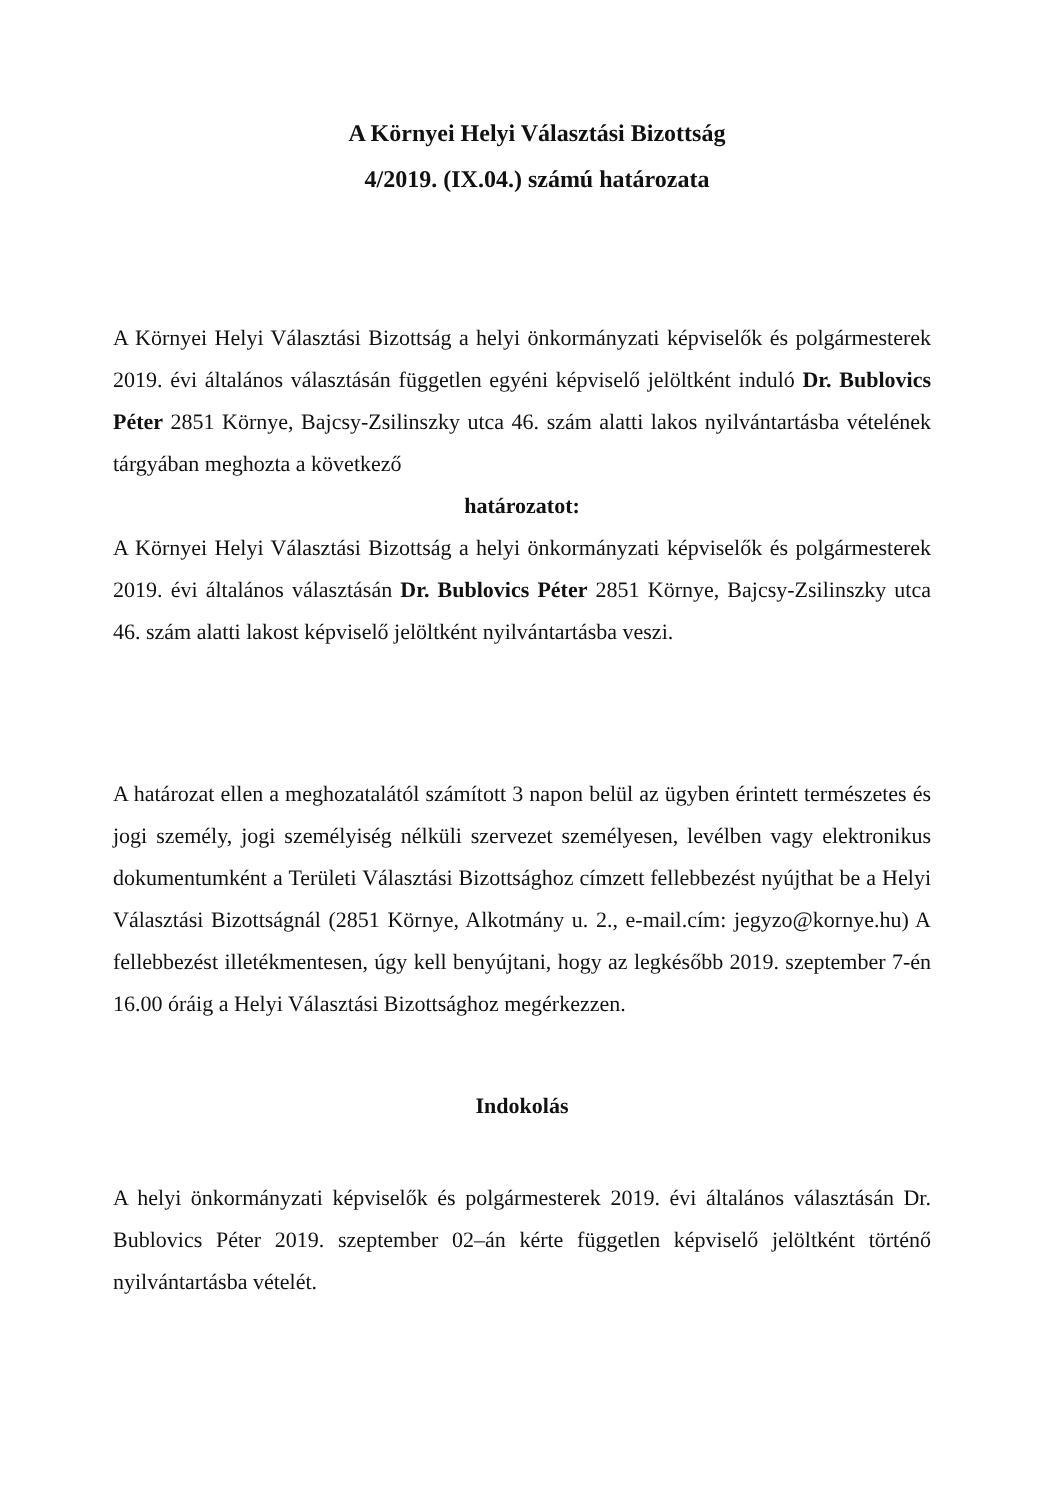A Környei Helyi Választási Bizottság
4/2019. (IX.04.) számú határozata
A Környei Helyi Választási Bizottság a helyi önkormányzati képviselők és polgármesterek 2019. évi általános választásán független egyéni képviselő jelöltként induló Dr. Bublovics Péter 2851 Környe, Bajcsy-Zsilinszky utca 46. szám alatti lakos nyilvántartásba vételének tárgyában meghozta a következő
határozatot:
A Környei Helyi Választási Bizottság a helyi önkormányzati képviselők és polgármesterek 2019. évi általános választásán Dr. Bublovics Péter 2851 Környe, Bajcsy-Zsilinszky utca 46. szám alatti lakost képviselő jelöltként nyilvántartásba veszi.
A határozat ellen a meghozatalától számított 3 napon belül az ügyben érintett természetes és jogi személy, jogi személyiség nélküli szervezet személyesen, levélben vagy elektronikus dokumentumként a Területi Választási Bizottsághoz címzett fellebbezést nyújthat be a Helyi Választási Bizottságnál (2851 Környe, Alkotmány u. 2., e-mail.cím: jegyzo@kornye.hu) A fellebbezést illetékmentesen, úgy kell benyújtani, hogy az legkésőbb 2019. szeptember 7-én 16.00 óráig a Helyi Választási Bizottsághoz megérkezzen.
Indokolás
A helyi önkormányzati képviselők és polgármesterek 2019. évi általános választásán Dr. Bublovics Péter 2019. szeptember 02–án kérte független képviselő jelöltként történő nyilvántartásba vételét.